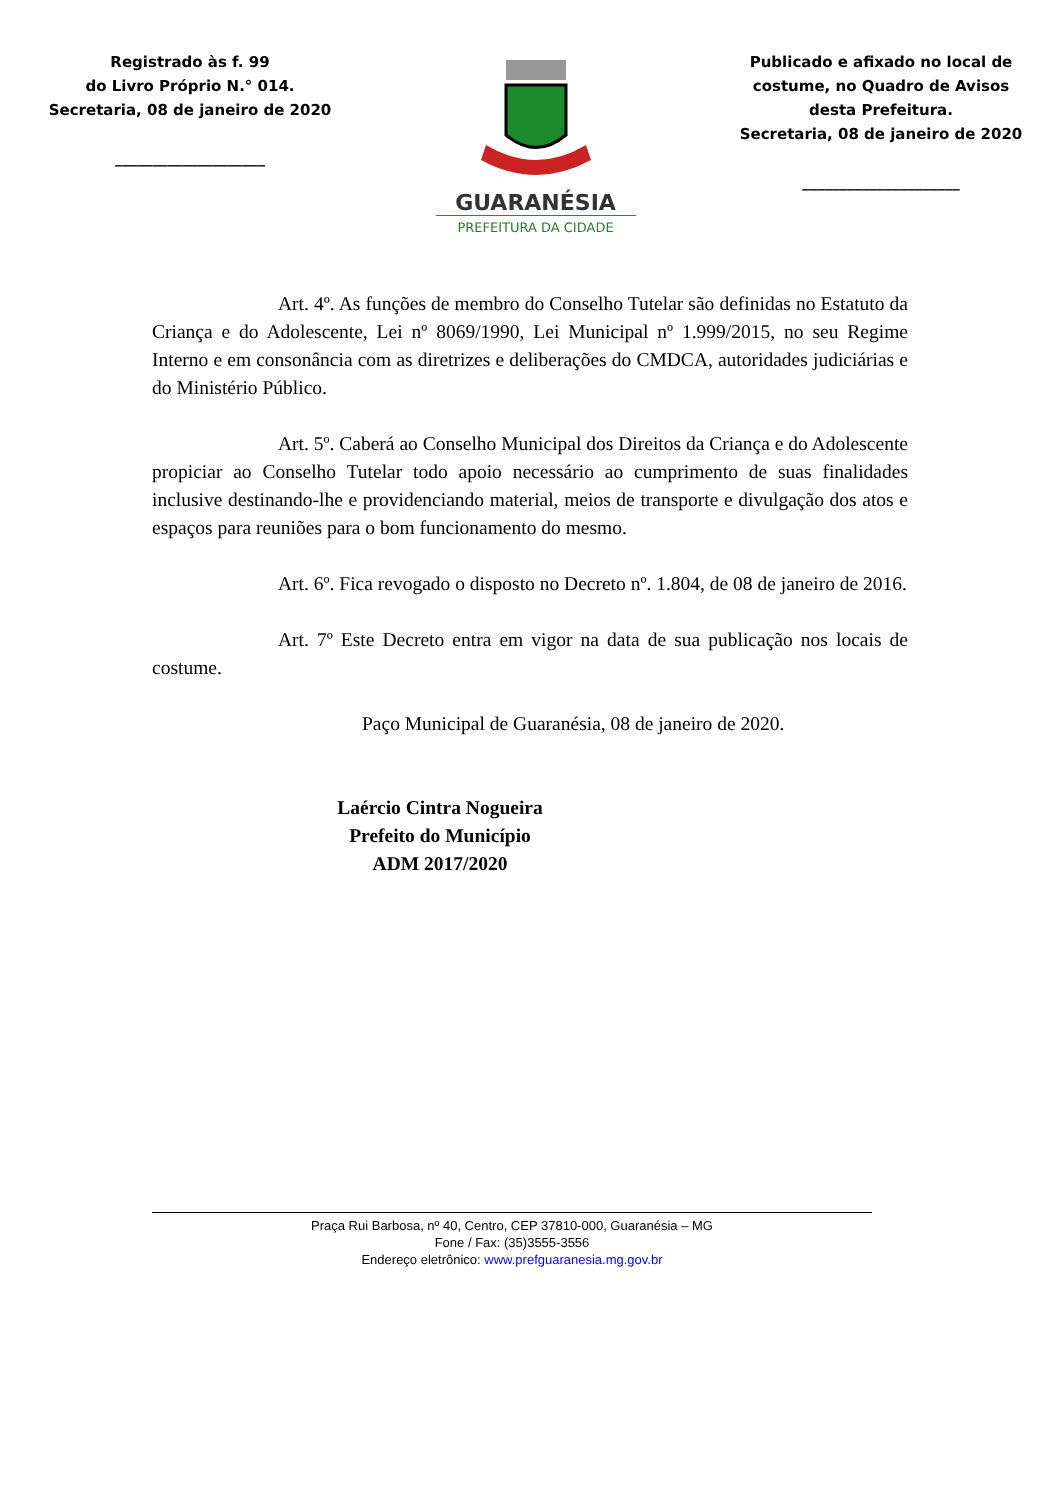Registrado às f. 99
do Livro Próprio N.° 014.
Secretaria, 08 de janeiro de 2020
____________________
GUARANÉSIA
PREFEITURA DA CIDADE
Publicado e afixado no local de costume, no Quadro de Avisos desta Prefeitura.
Secretaria, 08 de janeiro de 2020
_____________________
Art. 4º. As funções de membro do Conselho Tutelar são definidas no Estatuto da Criança e do Adolescente, Lei nº 8069/1990, Lei Municipal nº 1.999/2015, no seu Regime Interno e em consonância com as diretrizes e deliberações do CMDCA, autoridades judiciárias e do Ministério Público.
Art. 5º. Caberá ao Conselho Municipal dos Direitos da Criança e do Adolescente propiciar ao Conselho Tutelar todo apoio necessário ao cumprimento de suas finalidades inclusive destinando-lhe e providenciando material, meios de transporte e divulgação dos atos e espaços para reuniões para o bom funcionamento do mesmo.
Art. 6º. Fica revogado o disposto no Decreto nº. 1.804, de 08 de janeiro de 2016.
Art. 7º Este Decreto entra em vigor na data de sua publicação nos locais de costume.
Paço Municipal de Guaranésia, 08 de janeiro de 2020.
Laércio Cintra Nogueira
Prefeito do Município
ADM 2017/2020
Praça Rui Barbosa, nº 40, Centro, CEP 37810-000, Guaranésia – MG
Fone / Fax: (35)3555-3556
Endereço eletrônico: www.prefguaranesia.mg.gov.br